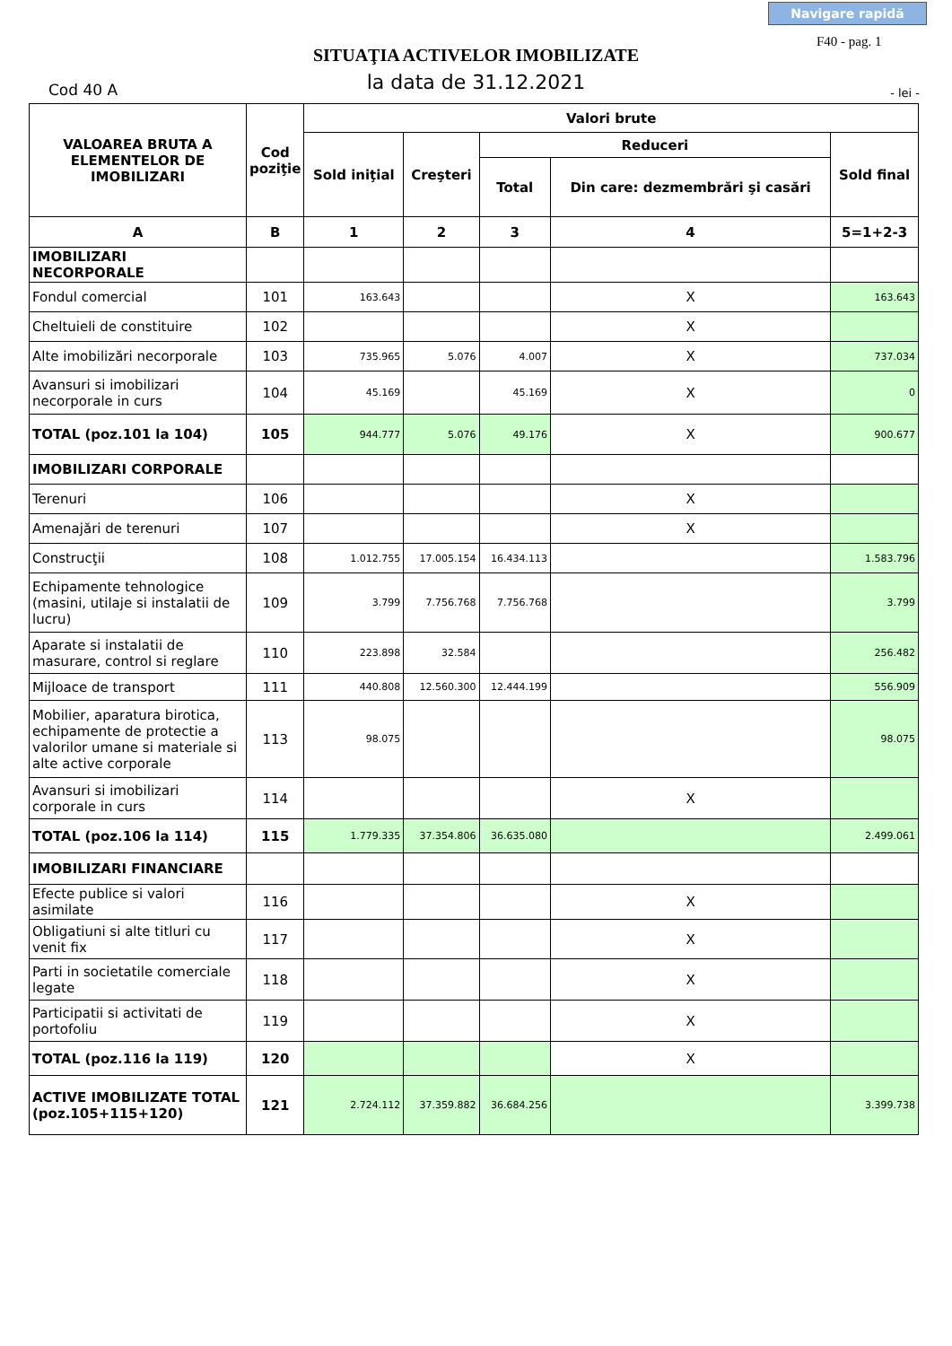Navigare rapidă
F40 - pag. 1
SITUAŢIA ACTIVELOR IMOBILIZATE
la data de 31.12.2021
Cod 40 A - lei -
| VALOAREA BRUTA A ELEMENTELOR DE IMOBILIZARI | Cod poziţie | Valori brute | | | | |
| --- | --- | --- | --- | --- | --- | --- |
| | | Sold iniţial | Creşteri | Reduceri | | Sold final |
| | | | | Total | Din care: dezmembrări şi casări | |
| A | B | 1 | 2 | 3 | 4 | 5=1+2-3 |
| IMOBILIZARI NECORPORALE | | | | | | |
| Fondul comercial | 101 | 163.643 | | | X | 163.643 |
| Cheltuieli de constituire | 102 | | | | X | |
| Alte imobilizări necorporale | 103 | 735.965 | 5.076 | 4.007 | X | 737.034 |
| Avansuri si imobilizari necorporale in curs | 104 | 45.169 | | 45.169 | X | 0 |
| TOTAL (poz.101 la 104) | 105 | 944.777 | 5.076 | 49.176 | X | 900.677 |
| IMOBILIZARI CORPORALE | | | | | | |
| Terenuri | 106 | | | | X | |
| Amenajări de terenuri | 107 | | | | X | |
| Construcţii | 108 | 1.012.755 | 17.005.154 | 16.434.113 | | 1.583.796 |
| Echipamente tehnologice (masini, utilaje si instalatii de lucru) | 109 | 3.799 | 7.756.768 | 7.756.768 | | 3.799 |
| Aparate si instalatii de masurare, control si reglare | 110 | 223.898 | 32.584 | | | 256.482 |
| Mijloace de transport | 111 | 440.808 | 12.560.300 | 12.444.199 | | 556.909 |
| Mobilier, aparatura birotica, echipamente de protectie a valorilor umane si materiale si alte active corporale | 113 | 98.075 | | | | 98.075 |
| Avansuri si imobilizari corporale in curs | 114 | | | | X | |
| TOTAL (poz.106 la 114) | 115 | 1.779.335 | 37.354.806 | 36.635.080 | | 2.499.061 |
| IMOBILIZARI FINANCIARE | | | | | | |
| Efecte publice si valori asimilate | 116 | | | | X | |
| Obligatiuni si alte titluri cu venit fix | 117 | | | | X | |
| Parti in societatile comerciale legate | 118 | | | | X | |
| Participatii si activitati de portofoliu | 119 | | | | X | |
| TOTAL (poz.116 la 119) | 120 | | | | X | |
| ACTIVE IMOBILIZATE TOTAL (poz.105+115+120) | 121 | 2.724.112 | 37.359.882 | 36.684.256 | | 3.399.738 |